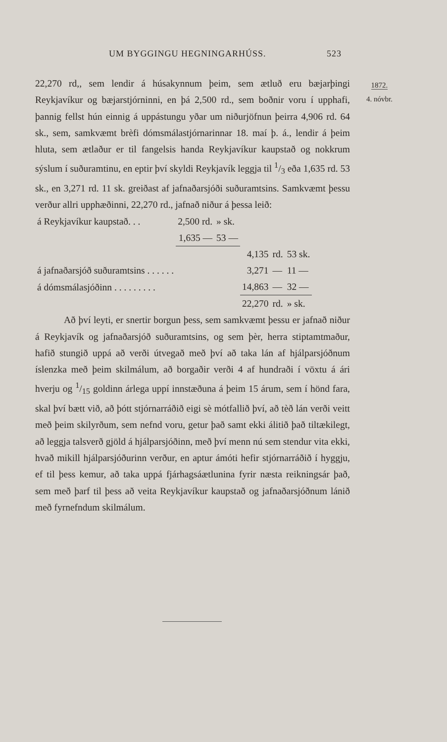UM BYGGINGU HEGNINGARHÚSS. 523
1872.
4. nóvbr.
22,270 rd,, sem lendir á húsakynnum þeim, sem ætluð eru bæjarþingi Reykjavíkur og bæjarstjórninni, en þá 2,500 rd., sem boðnir voru í upphafi, þannig fellst hún einnig á uppástungu yðar um niðurjöfnun þeirra 4,906 rd. 64 sk., sem, samkvæmt brèfi dómsmálastjórnarinnar 18. maí þ. á., lendir á þeim hluta, sem ætlaður er til fangelsis handa Reykjavíkur kaupstað og nokkrum sýslum í suðuramtinu, en eptir því skyldi Reykjavík leggja til 1/3 eða 1,635 rd. 53 sk., en 3,271 rd. 11 sk. greiðast af jafnaðarsjóði suðuramtsins. Samkvæmt þessu verður allri upphæðinni, 22,270 rd., jafnað niður á þessa leið:
| á Reykjavíkur kaupstað. . . | 2,500 rd. | » sk. | | | |
| | 1,635 — | 53 — | | | |
| | | | 4,135 | rd. | 53 sk. |
| á jafnaðarsjóð suðuramtsins . . . . . . | | | 3,271 | — | 11 — |
| á dómsmálasjóðinn . . . . . . . . . | | | 14,863 | — | 32 — |
| | | | 22,270 | rd. | » sk. |
Að því leyti, er snertir borgun þess, sem samkvæmt þessu er jafnað niður á Reykjavík og jafnaðarsjóð suðuramtsins, og sem þèr, herra stiptamtmaður, hafið stungið uppá að verði útvegað með því að taka lán af hjálparsjóðnum íslenzka með þeim skilmálum, að borgaðir verði 4 af hundraði í vöxtu á ári hverju og 1/15 goldinn árlega uppí innstæðuna á þeim 15 árum, sem í hönd fara, skal því bætt við, að þótt stjórnarráðið eigi sè mótfallið því, að tèð lán verði veitt með þeim skilyrðum, sem nefnd voru, getur það samt ekki álitið það tiltækilegt, að leggja talsverð gjöld á hjálparsjóðinn, með því menn nú sem stendur vita ekki, hvað mikill hjálparsjóðurinn verður, en aptur ámóti hefir stjórnarráðið í hyggju, ef til þess kemur, að taka uppá fjárhagsáætlunina fyrir næsta reikningsár það, sem með þarf til þess að veita Reykjavíkur kaupstað og jafnaðarsjóðnum lánið með fyrnefndum skilmálum.